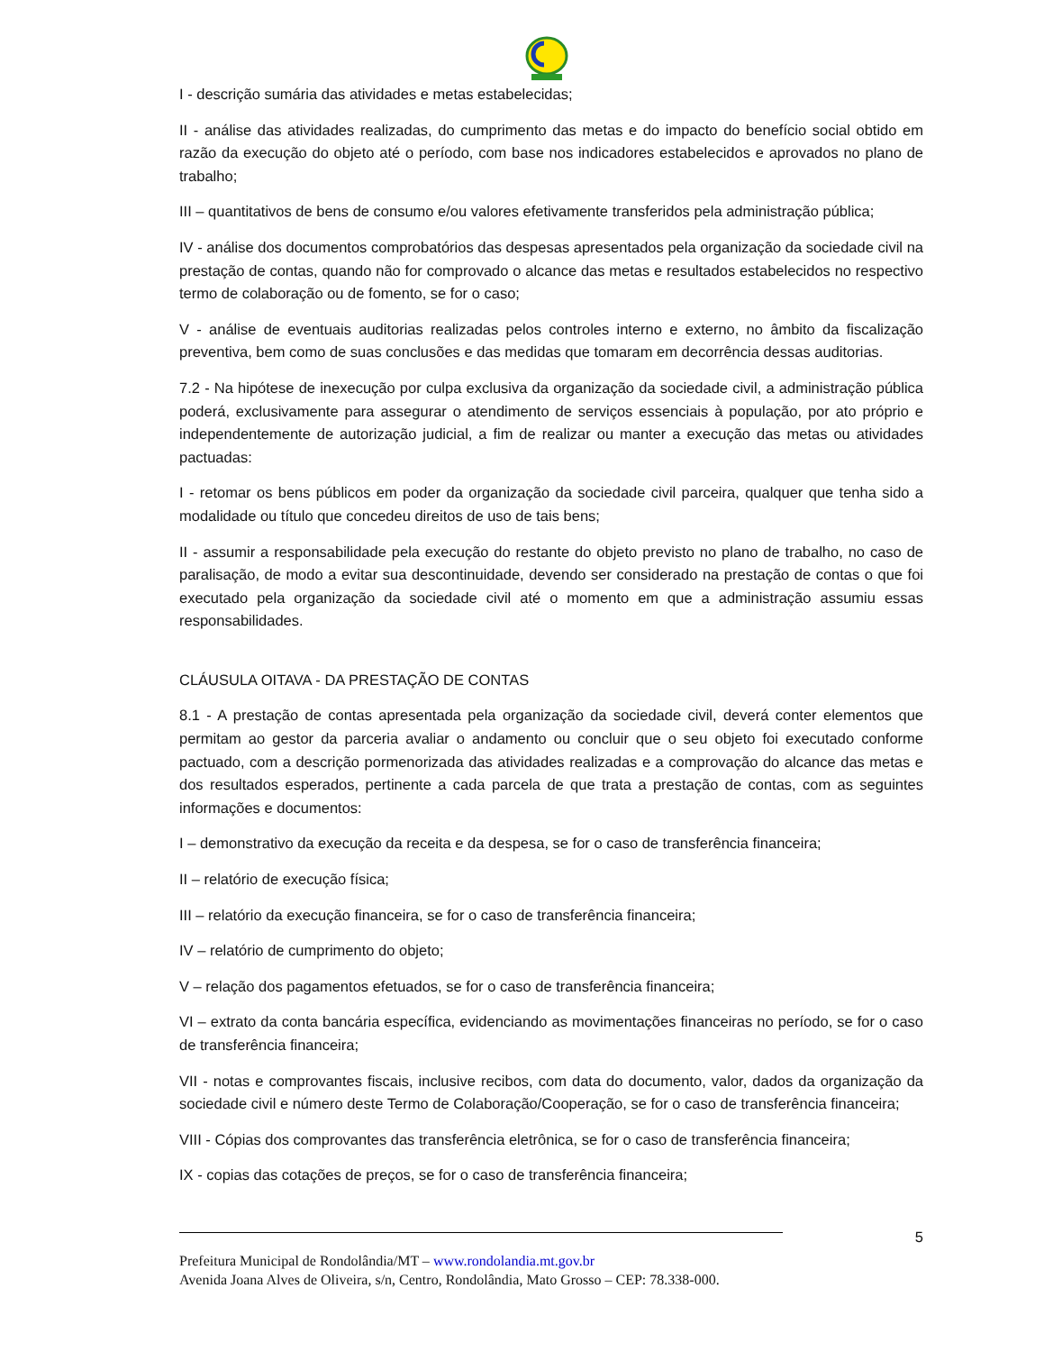I - descrição sumária das atividades e metas estabelecidas;
II - análise das atividades realizadas, do cumprimento das metas e do impacto do benefício social obtido em razão da execução do objeto até o período, com base nos indicadores estabelecidos e aprovados no plano de trabalho;
III – quantitativos de bens de consumo e/ou valores efetivamente transferidos pela administração pública;
IV - análise dos documentos comprobatórios das despesas apresentados pela organização da sociedade civil na prestação de contas, quando não for comprovado o alcance das metas e resultados estabelecidos no respectivo termo de colaboração ou de fomento, se for o caso;
V - análise de eventuais auditorias realizadas pelos controles interno e externo, no âmbito da fiscalização preventiva, bem como de suas conclusões e das medidas que tomaram em decorrência dessas auditorias.
7.2 - Na hipótese de inexecução por culpa exclusiva da organização da sociedade civil, a administração pública poderá, exclusivamente para assegurar o atendimento de serviços essenciais à população, por ato próprio e independentemente de autorização judicial, a fim de realizar ou manter a execução das metas ou atividades pactuadas:
I - retomar os bens públicos em poder da organização da sociedade civil parceira, qualquer que tenha sido a modalidade ou título que concedeu direitos de uso de tais bens;
II - assumir a responsabilidade pela execução do restante do objeto previsto no plano de trabalho, no caso de paralisação, de modo a evitar sua descontinuidade, devendo ser considerado na prestação de contas o que foi executado pela organização da sociedade civil até o momento em que a administração assumiu essas responsabilidades.
CLÁUSULA OITAVA - DA PRESTAÇÃO DE CONTAS
8.1 - A prestação de contas apresentada pela organização da sociedade civil, deverá conter elementos que permitam ao gestor da parceria avaliar o andamento ou concluir que o seu objeto foi executado conforme pactuado, com a descrição pormenorizada das atividades realizadas e a comprovação do alcance das metas e dos resultados esperados, pertinente a cada parcela de que trata a prestação de contas, com as seguintes informações e documentos:
I – demonstrativo da execução da receita e da despesa, se for o caso de transferência financeira;
II – relatório de execução física;
III – relatório da execução financeira, se for o caso de transferência financeira;
IV – relatório de cumprimento do objeto;
V – relação dos pagamentos efetuados, se for o caso de transferência financeira;
VI – extrato da conta bancária específica, evidenciando as movimentações financeiras no período, se for o caso de transferência financeira;
VII - notas e comprovantes fiscais, inclusive recibos, com data do documento, valor, dados da organização da sociedade civil e número deste Termo de Colaboração/Cooperação, se for o caso de transferência financeira;
VIII - Cópias dos comprovantes das transferência eletrônica, se for o caso de transferência financeira;
IX - copias das cotações de preços, se for o caso de transferência financeira;
5
Prefeitura Municipal de Rondolândia/MT – www.rondolandia.mt.gov.br
Avenida Joana Alves de Oliveira, s/n, Centro, Rondolândia, Mato Grosso – CEP: 78.338-000.